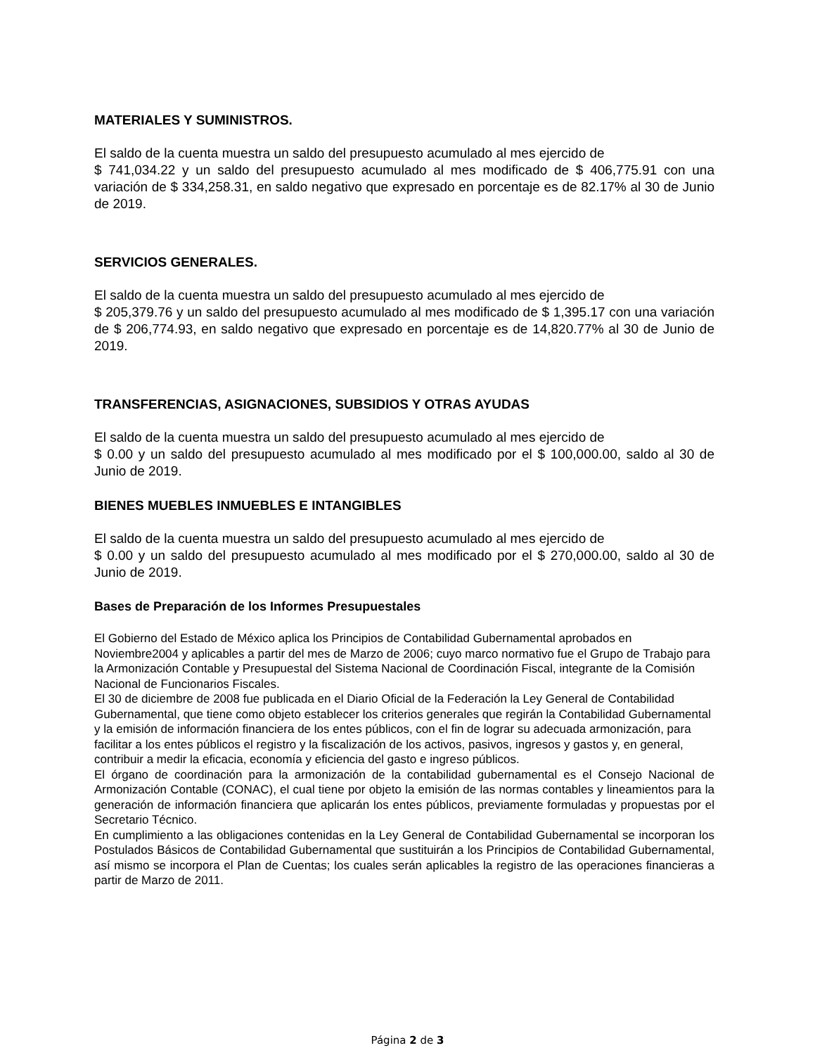MATERIALES Y SUMINISTROS.
El saldo de la cuenta muestra un saldo del presupuesto acumulado al mes ejercido de
$ 741,034.22 y un saldo del presupuesto acumulado al mes modificado de $ 406,775.91 con una variación de $ 334,258.31, en saldo negativo que expresado en porcentaje es de 82.17% al 30 de Junio de 2019.
SERVICIOS GENERALES.
El saldo de la cuenta muestra un saldo del presupuesto acumulado al mes ejercido de
$ 205,379.76 y un saldo del presupuesto acumulado al mes modificado de $ 1,395.17 con una variación de $ 206,774.93, en saldo negativo que expresado en porcentaje es de 14,820.77% al 30 de Junio de 2019.
TRANSFERENCIAS, ASIGNACIONES, SUBSIDIOS Y OTRAS AYUDAS
El saldo de la cuenta muestra un saldo del presupuesto acumulado al mes ejercido de
$ 0.00 y un saldo del presupuesto acumulado al mes modificado por el $ 100,000.00, saldo al 30 de Junio de 2019.
BIENES MUEBLES INMUEBLES E INTANGIBLES
El saldo de la cuenta muestra un saldo del presupuesto acumulado al mes ejercido de
$ 0.00 y un saldo del presupuesto acumulado al mes modificado por el $ 270,000.00, saldo al 30 de Junio de 2019.
Bases de Preparación de los Informes Presupuestales
El Gobierno del Estado de México aplica los Principios de Contabilidad Gubernamental aprobados en Noviembre2004 y aplicables a partir del mes de Marzo de 2006; cuyo marco normativo fue el Grupo de Trabajo para la Armonización Contable y Presupuestal del Sistema Nacional de Coordinación Fiscal, integrante de la Comisión Nacional de Funcionarios Fiscales.
El 30 de diciembre de 2008 fue publicada en el Diario Oficial de la Federación la Ley General de Contabilidad Gubernamental, que tiene como objeto establecer los criterios generales que regirán la Contabilidad Gubernamental y la emisión de información financiera de los entes públicos, con el fin de lograr su adecuada armonización, para facilitar a los entes públicos el registro y la fiscalización de los activos, pasivos, ingresos y gastos y, en general, contribuir a medir la eficacia, economía y eficiencia del gasto e ingreso públicos.
El órgano de coordinación para la armonización de la contabilidad gubernamental es el Consejo Nacional de Armonización Contable (CONAC), el cual tiene por objeto la emisión de las normas contables y lineamientos para la generación de información financiera que aplicarán los entes públicos, previamente formuladas y propuestas por el Secretario Técnico.
En cumplimiento a las obligaciones contenidas en la Ley General de Contabilidad Gubernamental se incorporan los Postulados Básicos de Contabilidad Gubernamental que sustituirán a los Principios de Contabilidad Gubernamental, así mismo se incorpora el Plan de Cuentas; los cuales serán aplicables la registro de las operaciones financieras a partir de Marzo de 2011.
Página 2 de 3